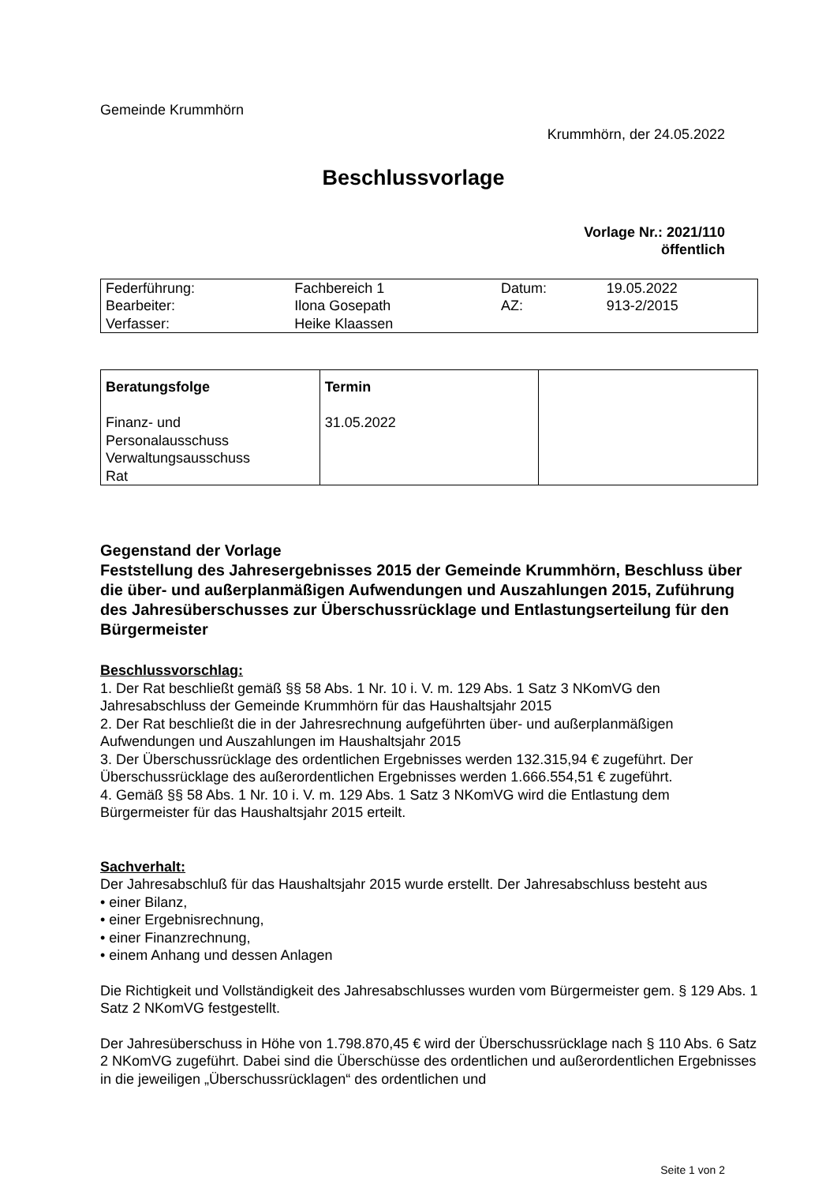Gemeinde Krummhörn
Krummhörn, der 24.05.2022
Beschlussvorlage
Vorlage Nr.: 2021/110
öffentlich
| Federführung: | Fachbereich 1 | Datum: | 19.05.2022 |
| Bearbeiter: | Ilona Gosepath | AZ: | 913-2/2015 |
| Verfasser: | Heike Klaassen | | |
| Beratungsfolge Finanz- und Personalausschuss Verwaltungsausschuss Rat | Termin 31.05.2022 | |
Gegenstand der Vorlage
Feststellung des Jahresergebnisses 2015 der Gemeinde Krummhörn, Beschluss über die über- und außerplanmäßigen Aufwendungen und Auszahlungen 2015, Zuführung des Jahresüberschusses zur Überschussrücklage und Entlastungserteilung für den Bürgermeister
Beschlussvorschlag:
1. Der Rat beschließt gemäß §§ 58 Abs. 1 Nr. 10 i. V. m. 129 Abs. 1 Satz 3 NKomVG den Jahresabschluss der Gemeinde Krummhörn für das Haushaltsjahr 2015
2. Der Rat beschließt die in der Jahresrechnung aufgeführten über- und außerplanmäßigen Aufwendungen und Auszahlungen im Haushaltsjahr 2015
3. Der Überschussrücklage des ordentlichen Ergebnisses werden 132.315,94 € zugeführt. Der Überschussrücklage des außerordentlichen Ergebnisses werden 1.666.554,51 € zugeführt.
4. Gemäß §§ 58 Abs. 1 Nr. 10 i. V. m. 129 Abs. 1 Satz 3 NKomVG wird die Entlastung dem Bürgermeister für das Haushaltsjahr 2015 erteilt.
Sachverhalt:
Der Jahresabschluß für das Haushaltsjahr 2015 wurde erstellt. Der Jahresabschluss besteht aus
• einer Bilanz,
• einer Ergebnisrechnung,
• einer Finanzrechnung,
• einem Anhang und dessen Anlagen
Die Richtigkeit und Vollständigkeit des Jahresabschlusses wurden vom Bürgermeister gem. § 129 Abs. 1 Satz 2 NKomVG festgestellt.
Der Jahresüberschuss in Höhe von 1.798.870,45 € wird der Überschussrücklage nach § 110 Abs. 6 Satz 2 NKomVG zugeführt. Dabei sind die Überschüsse des ordentlichen und außerordentlichen Ergebnisses in die jeweiligen „Überschussrücklagen“ des ordentlichen und
Seite 1 von 2